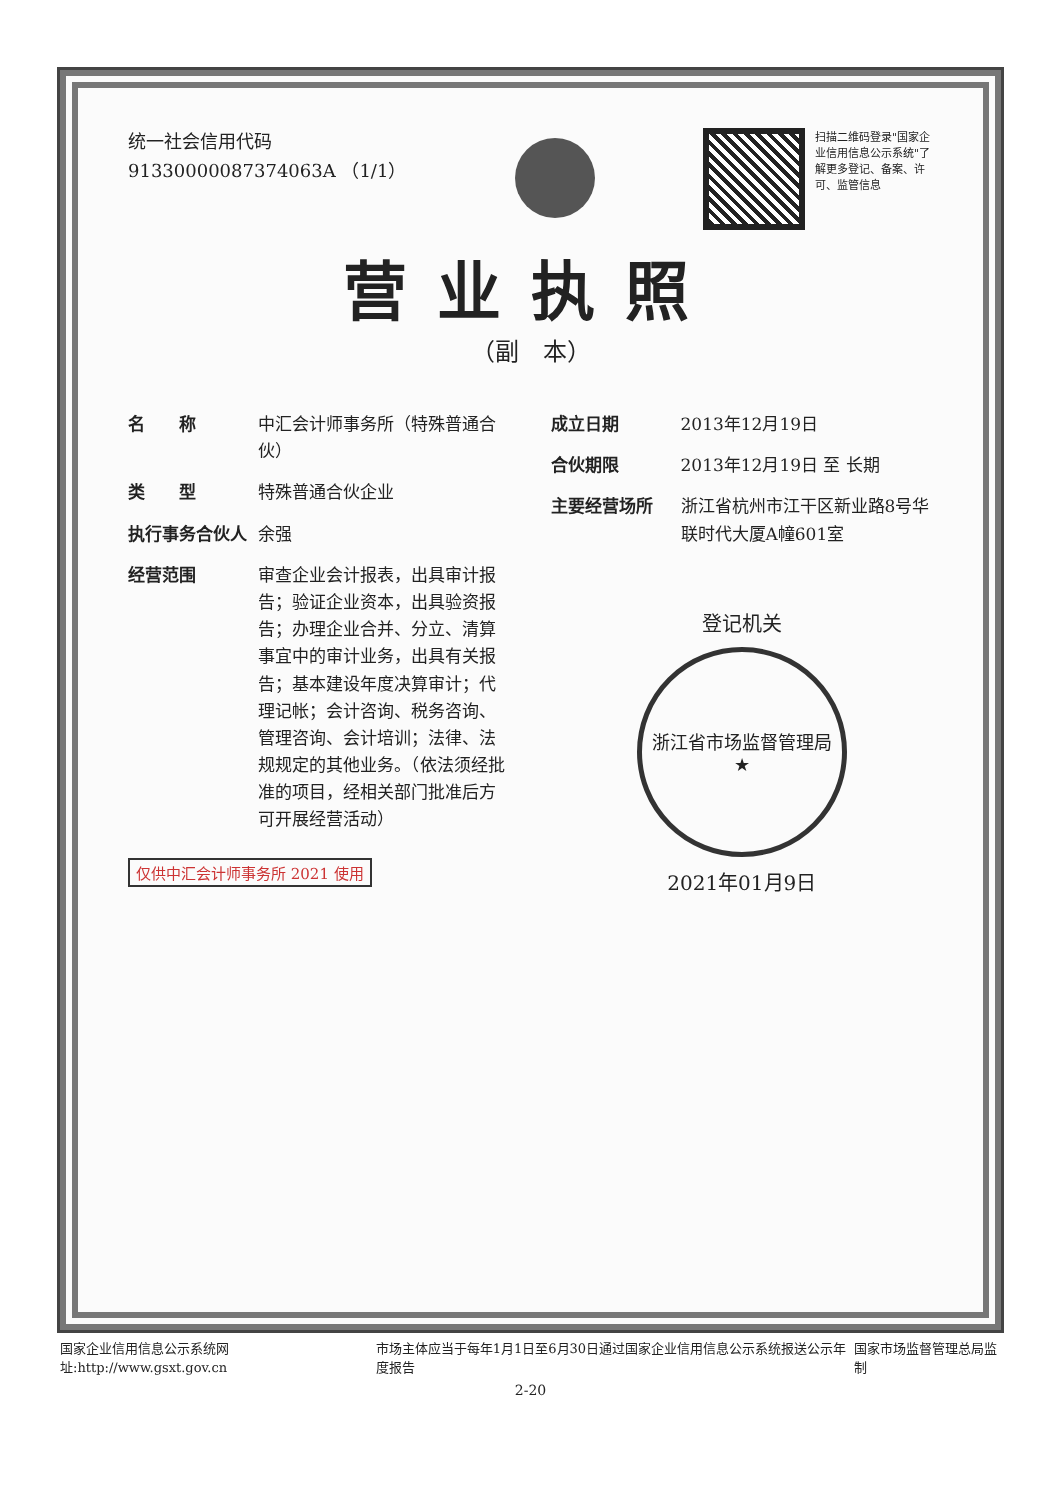统一社会信用代码
91330000087374063A （1/1）
扫描二维码登录"国家企业信用信息公示系统"了解更多登记、备案、许可、监管信息
营业执照
（副　本）
名　　称 中汇会计师事务所（特殊普通合伙）
类　　型 特殊普通合伙企业
执行事务合伙人 余强
经营范围 审查企业会计报表，出具审计报告；验证企业资本，出具验资报告；办理企业合并、分立、清算事宜中的审计业务，出具有关报告；基本建设年度决算审计；代理记帐；会计咨询、税务咨询、管理咨询、会计培训；法律、法规规定的其他业务。（依法须经批准的项目，经相关部门批准后方可开展经营活动）
仅供中汇会计师事务所 2021 使用
成立日期 2013年12月19日
合伙期限 2013年12月19日 至 长期
主要经营场所 浙江省杭州市江干区新业路8号华联时代大厦A幢601室
登记机关
浙江省市场监督管理局
★
2021年01月9日
国家企业信用信息公示系统网址:http://www.gsxt.gov.cn 市场主体应当于每年1月1日至6月30日通过国家企业信用信息公示系统报送公示年度报告 国家市场监督管理总局监制
2-20